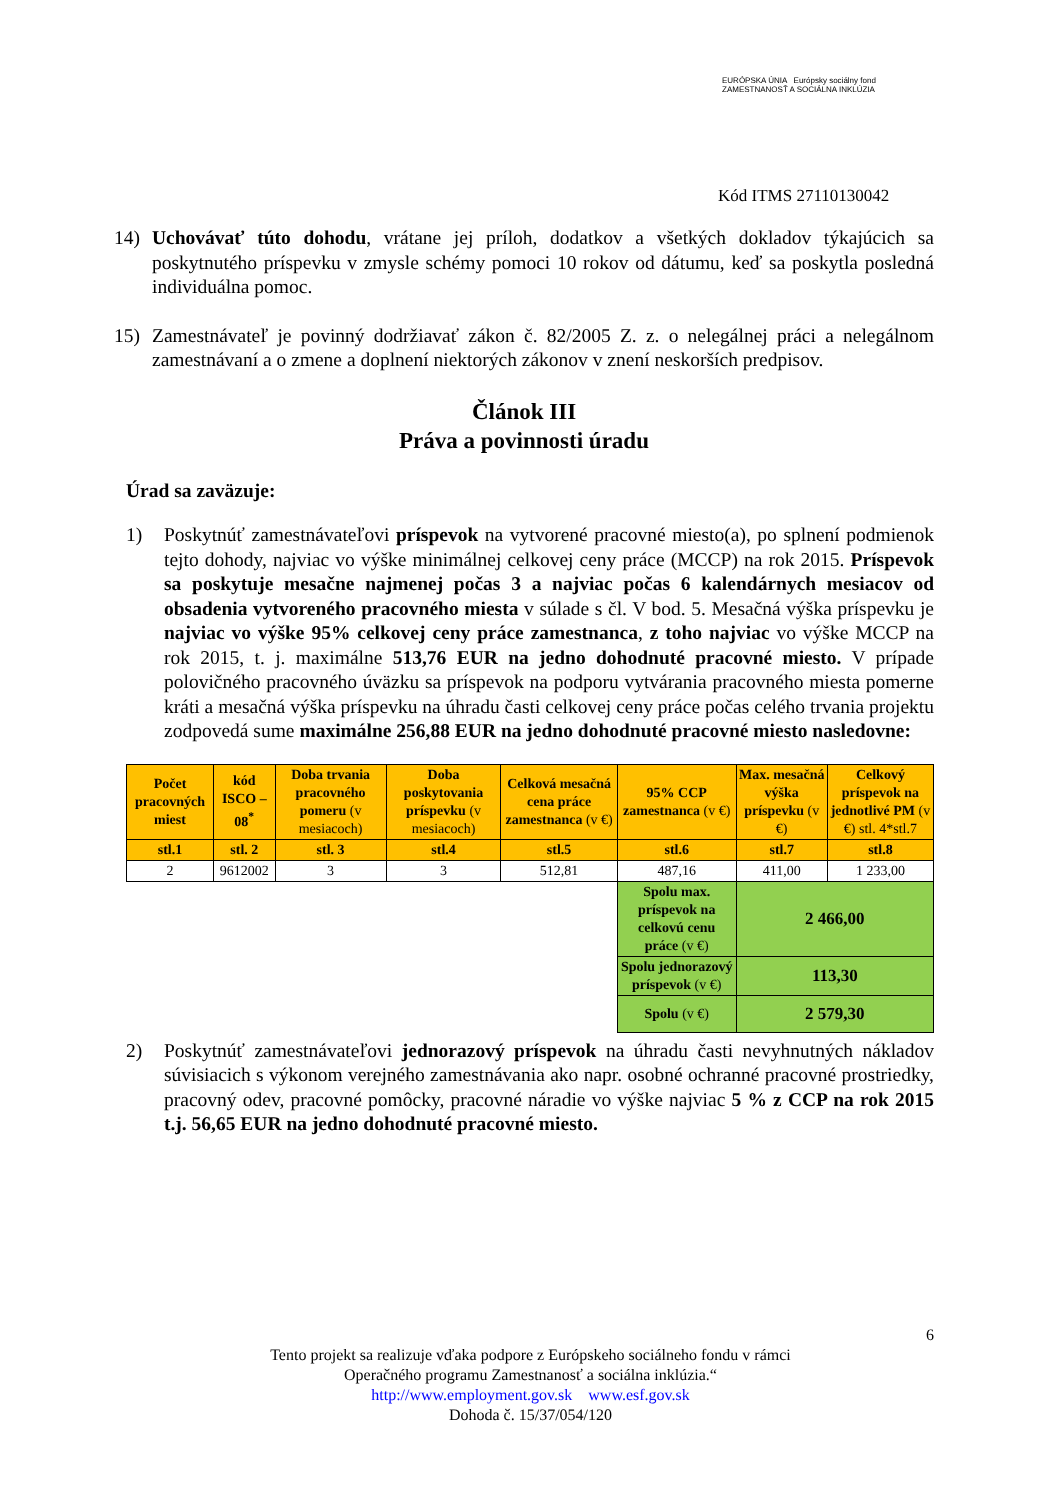EURÓPSKA ÚNIA Európsky sociálny fond ZAMESTNANOSŤ A SOCIÁLNA INKLÚZIA
Kód ITMS 27110130042
14) Uchovávať túto dohodu, vrátane jej príloh, dodatkov a všetkých dokladov týkajúcich sa poskytnutého príspevku v zmysle schémy pomoci 10 rokov od dátumu, keď sa poskytla posledná individuálna pomoc.
15) Zamestnávateľ je povinný dodržiavať zákon č. 82/2005 Z. z. o nelegálnej práci a nelegálnom zamestnávaní a o zmene a doplnení niektorých zákonov v znení neskorších predpisov.
Článok III
Práva a povinnosti úradu
Úrad sa zaväzuje:
1) Poskytnúť zamestnávateľovi príspevok na vytvorené pracovné miesto(a), po splnení podmienok tejto dohody, najviac vo výške minimálnej celkovej ceny práce (MCCP) na rok 2015. Príspevok sa poskytuje mesačne najmenej počas 3 a najviac počas 6 kalendárnych mesiacov od obsadenia vytvoreného pracovného miesta v súlade s čl. V bod. 5. Mesačná výška príspevku je najviac vo výške 95% celkovej ceny práce zamestnanca, z toho najviac vo výške MCCP na rok 2015, t. j. maximálne 513,76 EUR na jedno dohodnuté pracovné miesto. V prípade polovičného pracovného úväzku sa príspevok na podporu vytvárania pracovného miesta pomerne kráti a mesačná výška príspevku na úhradu časti celkovej ceny práce počas celého trvania projektu zodpovedá sume maximálne 256,88 EUR na jedno dohodnuté pracovné miesto nasledovne:
| Počet pracovných miest | kód ISCO – 08<sup>*</sup> | Doba trvania pracovného pomeru (v mesiacoch) | Doba poskytovania príspevku (v mesiacoch) | Celková mesačná cena práce zamestnanca (v €) | 95% CCP zamestnanca (v €) | Max. mesačná výška príspevku (v €) | Celkový príspevok na jednotlivé PM (v €) stl. 4*stl.7 |
| stl.1 | stl. 2 | stl. 3 | stl.4 | stl.5 | stl.6 | stl.7 | stl.8 |
| 2 | 9612002 | 3 | 3 | 512,81 | 487,16 | 411,00 | 1 233,00 |
| | | | | | Spolu max. príspevok na celkovú cenu práce (v €) | 2 466,00 | |
| | | | | | Spolu jednorazový príspevok (v €) | 113,30 | |
| | | | | | Spolu (v €) | 2 579,30 | |
2) Poskytnúť zamestnávateľovi jednorazový príspevok na úhradu časti nevyhnutných nákladov súvisiacich s výkonom verejného zamestnávania ako napr. osobné ochranné pracovné prostriedky, pracovný odev, pracovné pomôcky, pracovné náradie vo výške najviac 5 % z CCP na rok 2015 t.j. 56,65 EUR na jedno dohodnuté pracovné miesto.
6
Tento projekt sa realizuje vďaka podpore z Európskeho sociálneho fondu v rámci
Operačného programu Zamestnanosť a sociálna inklúzia.“
http://www.employment.gov.sk www.esf.gov.sk
Dohoda č. 15/37/054/120